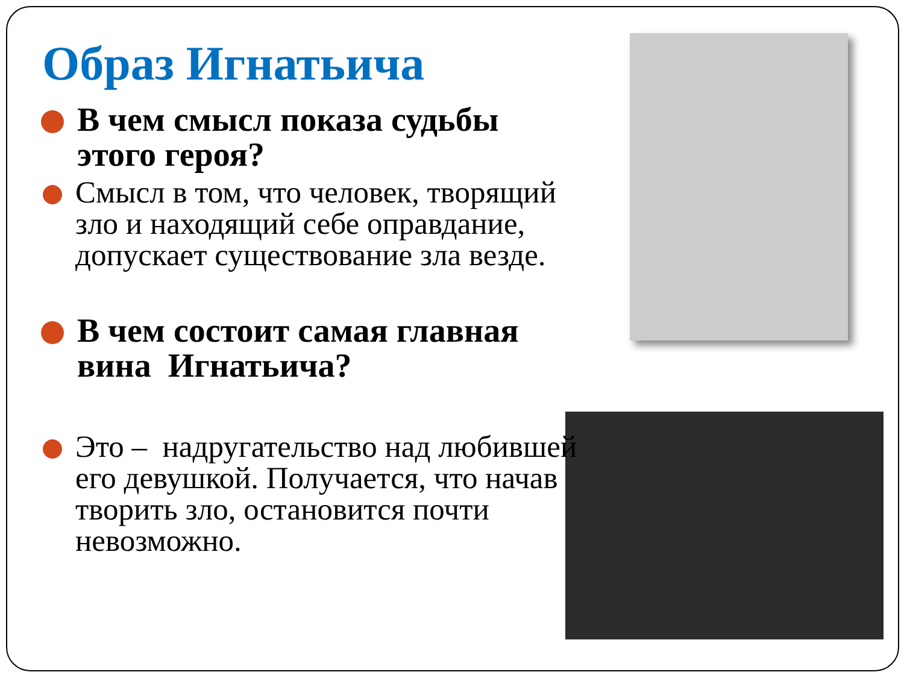Образ Игнатьича
В чем смысл показа судьбы этого героя?
Смысл в том, что человек, творящий зло и находящий себе оправдание, допускает существование зла везде.
В чем состоит самая главная вина Игнатьича?
Это – надругательство над любившей его девушкой. Получается, что начав творить зло, остановится почти невозможно.